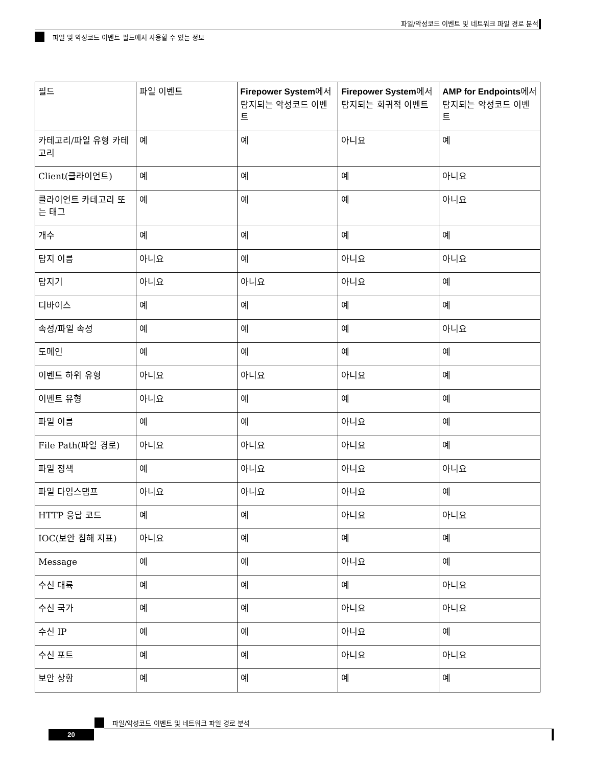파일/악성코드 이벤트 및 네트워크 파일 경로 분석
파일 및 악성코드 이벤트 필드에서 사용할 수 있는 정보
| 필드 | 파일 이벤트 | Firepower System 에서 탐지되는 악성코드 이벤트 | Firepower System 에서 탐지되는 회귀적 이벤트 | AMP for Endpoints 에서 탐지되는 악성코드 이벤트 |
| --- | --- | --- | --- | --- |
| 카테고리/파일 유형 카테고리 | 예 | 예 | 아니요 | 예 |
| Client(클라이언트) | 예 | 예 | 예 | 아니요 |
| 클라이언트 카테고리 또는 태그 | 예 | 예 | 예 | 아니요 |
| 개수 | 예 | 예 | 예 | 예 |
| 탐지 이름 | 아니요 | 예 | 아니요 | 아니요 |
| 탐지기 | 아니요 | 아니요 | 아니요 | 예 |
| 디바이스 | 예 | 예 | 예 | 예 |
| 속성/파일 속성 | 예 | 예 | 예 | 아니요 |
| 도메인 | 예 | 예 | 예 | 예 |
| 이벤트 하위 유형 | 아니요 | 아니요 | 아니요 | 예 |
| 이벤트 유형 | 아니요 | 예 | 예 | 예 |
| 파일 이름 | 예 | 예 | 아니요 | 예 |
| File Path(파일 경로) | 아니요 | 아니요 | 아니요 | 예 |
| 파일 정책 | 예 | 아니요 | 아니요 | 아니요 |
| 파일 타임스탬프 | 아니요 | 아니요 | 아니요 | 예 |
| HTTP 응답 코드 | 예 | 예 | 아니요 | 아니요 |
| IOC(보안 침해 지표) | 아니요 | 예 | 예 | 예 |
| Message | 예 | 예 | 아니요 | 예 |
| 수신 대륙 | 예 | 예 | 예 | 아니요 |
| 수신 국가 | 예 | 예 | 아니요 | 아니요 |
| 수신 IP | 예 | 예 | 아니요 | 예 |
| 수신 포트 | 예 | 예 | 아니요 | 아니요 |
| 보안 상황 | 예 | 예 | 예 | 예 |
파일/악성코드 이벤트 및 네트워크 파일 경로 분석
20